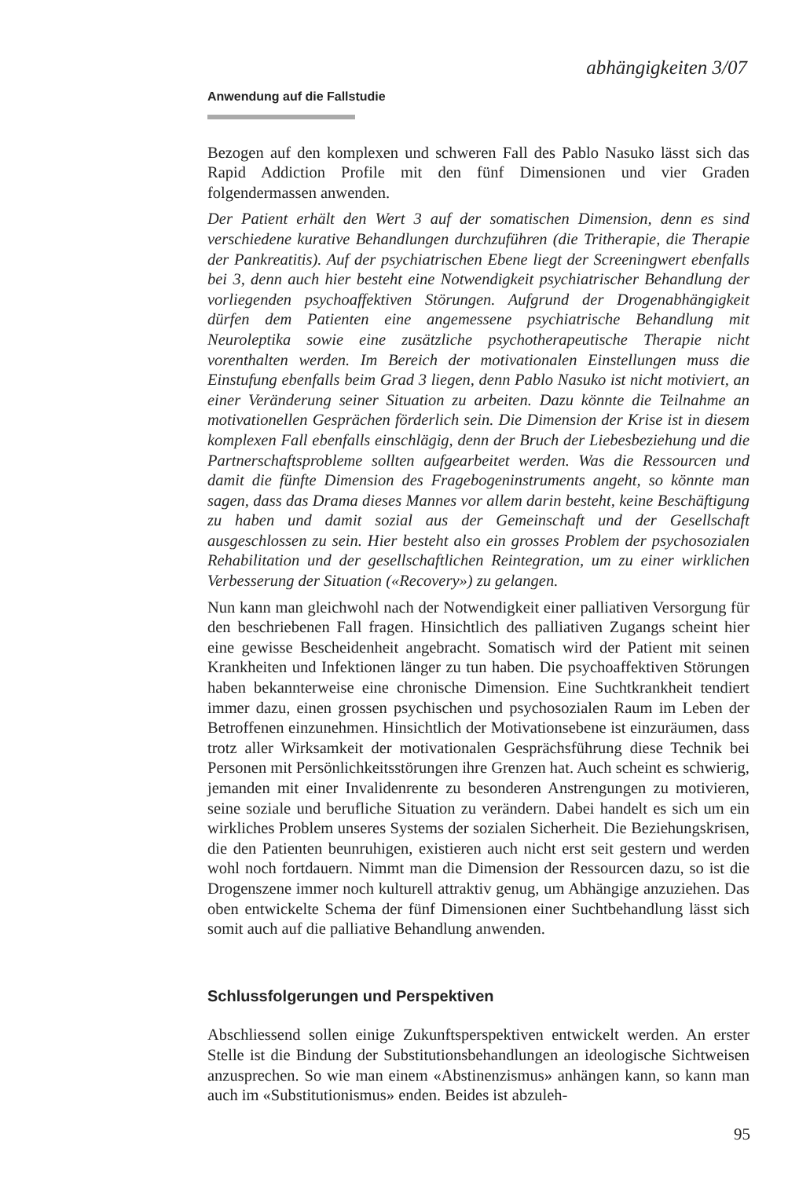abhängigkeiten 3/07
Anwendung auf die Fallstudie
Bezogen auf den komplexen und schweren Fall des Pablo Nasuko lässt sich das Rapid Addiction Profile mit den fünf Dimensionen und vier Graden folgendermassen anwenden.
Der Patient erhält den Wert 3 auf der somatischen Dimension, denn es sind verschiedene kurative Behandlungen durchzuführen (die Tritherapie, die Therapie der Pankreatitis). Auf der psychiatrischen Ebene liegt der Screeningwert ebenfalls bei 3, denn auch hier besteht eine Notwendigkeit psychiatrischer Behandlung der vorliegenden psychoaffektiven Störungen. Aufgrund der Drogenabhängigkeit dürfen dem Patienten eine angemessene psychiatrische Behandlung mit Neuroleptika sowie eine zusätzliche psychotherapeutische Therapie nicht vorenthalten werden. Im Bereich der motivationalen Einstellungen muss die Einstufung ebenfalls beim Grad 3 liegen, denn Pablo Nasuko ist nicht motiviert, an einer Veränderung seiner Situation zu arbeiten. Dazu könnte die Teilnahme an motivationellen Gesprächen förderlich sein. Die Dimension der Krise ist in diesem komplexen Fall ebenfalls einschlägig, denn der Bruch der Liebesbeziehung und die Partnerschaftsprobleme sollten aufgearbeitet werden. Was die Ressourcen und damit die fünfte Dimension des Fragebogeninstruments angeht, so könnte man sagen, dass das Drama dieses Mannes vor allem darin besteht, keine Beschäftigung zu haben und damit sozial aus der Gemeinschaft und der Gesellschaft ausgeschlossen zu sein. Hier besteht also ein grosses Problem der psychosozialen Rehabilitation und der gesellschaftlichen Reintegration, um zu einer wirklichen Verbesserung der Situation («Recovery») zu gelangen.
Nun kann man gleichwohl nach der Notwendigkeit einer palliativen Versorgung für den beschriebenen Fall fragen. Hinsichtlich des palliativen Zugangs scheint hier eine gewisse Bescheidenheit angebracht. Somatisch wird der Patient mit seinen Krankheiten und Infektionen länger zu tun haben. Die psychoaffektiven Störungen haben bekannterweise eine chronische Dimension. Eine Suchtkrankheit tendiert immer dazu, einen grossen psychischen und psychosozialen Raum im Leben der Betroffenen einzunehmen. Hinsichtlich der Motivationsebene ist einzuräumen, dass trotz aller Wirksamkeit der motivationalen Gesprächsführung diese Technik bei Personen mit Persönlichkeitsstörungen ihre Grenzen hat. Auch scheint es schwierig, jemanden mit einer Invalidenrente zu besonderen Anstrengungen zu motivieren, seine soziale und berufliche Situation zu verändern. Dabei handelt es sich um ein wirkliches Problem unseres Systems der sozialen Sicherheit. Die Beziehungskrisen, die den Patienten beunruhigen, existieren auch nicht erst seit gestern und werden wohl noch fortdauern. Nimmt man die Dimension der Ressourcen dazu, so ist die Drogenszene immer noch kulturell attraktiv genug, um Abhängige anzuziehen. Das oben entwickelte Schema der fünf Dimensionen einer Suchtbehandlung lässt sich somit auch auf die palliative Behandlung anwenden.
Schlussfolgerungen und Perspektiven
Abschliessend sollen einige Zukunftsperspektiven entwickelt werden. An erster Stelle ist die Bindung der Substitutionsbehandlungen an ideologische Sichtweisen anzusprechen. So wie man einem «Abstinenzismus» anhängen kann, so kann man auch im «Substitutionismus» enden. Beides ist abzuleh-
95